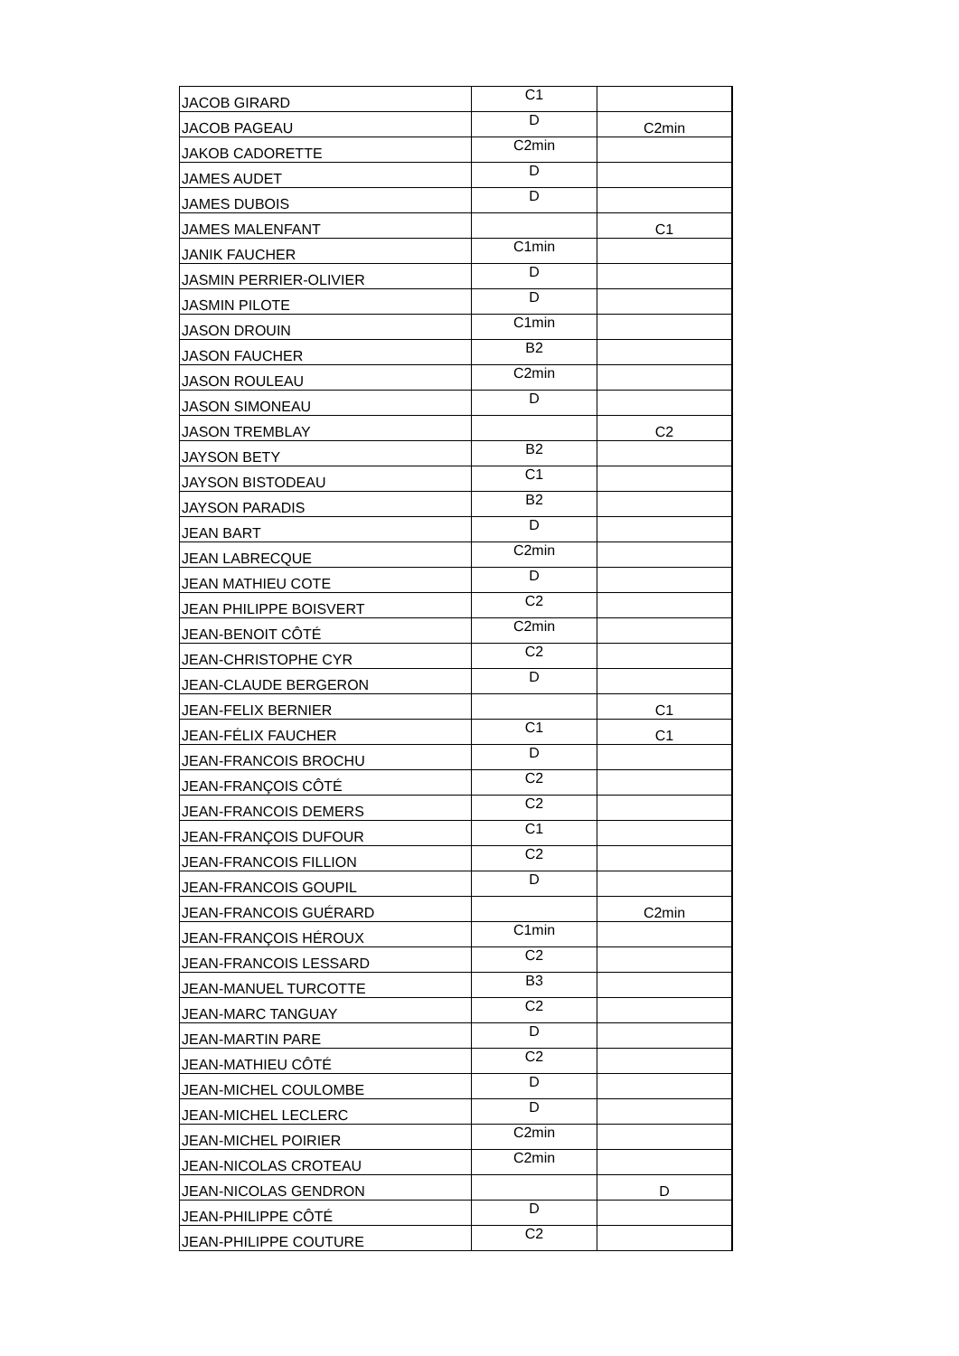| JACOB GIRARD | C1 | |
| JACOB PAGEAU | D | C2min |
| JAKOB CADORETTE | C2min | |
| JAMES AUDET | D | |
| JAMES DUBOIS | D | |
| JAMES MALENFANT | | C1 |
| JANIK FAUCHER | C1min | |
| JASMIN PERRIER-OLIVIER | D | |
| JASMIN PILOTE | D | |
| JASON DROUIN | C1min | |
| JASON FAUCHER | B2 | |
| JASON ROULEAU | C2min | |
| JASON SIMONEAU | D | |
| JASON TREMBLAY | | C2 |
| JAYSON BETY | B2 | |
| JAYSON BISTODEAU | C1 | |
| JAYSON PARADIS | B2 | |
| JEAN BART | D | |
| JEAN LABRECQUE | C2min | |
| JEAN MATHIEU COTE | D | |
| JEAN PHILIPPE BOISVERT | C2 | |
| JEAN-BENOIT CÔTÉ | C2min | |
| JEAN-CHRISTOPHE CYR | C2 | |
| JEAN-CLAUDE BERGERON | D | |
| JEAN-FELIX BERNIER | | C1 |
| JEAN-FÉLIX FAUCHER | C1 | C1 |
| JEAN-FRANCOIS BROCHU | D | |
| JEAN-FRANÇOIS CÔTÉ | C2 | |
| JEAN-FRANCOIS DEMERS | C2 | |
| JEAN-FRANÇOIS DUFOUR | C1 | |
| JEAN-FRANCOIS FILLION | C2 | |
| JEAN-FRANCOIS GOUPIL | D | |
| JEAN-FRANCOIS GUÉRARD | | C2min |
| JEAN-FRANÇOIS HÉROUX | C1min | |
| JEAN-FRANCOIS LESSARD | C2 | |
| JEAN-MANUEL TURCOTTE | B3 | |
| JEAN-MARC TANGUAY | C2 | |
| JEAN-MARTIN PARE | D | |
| JEAN-MATHIEU CÔTÉ | C2 | |
| JEAN-MICHEL COULOMBE | D | |
| JEAN-MICHEL LECLERC | D | |
| JEAN-MICHEL POIRIER | C2min | |
| JEAN-NICOLAS CROTEAU | C2min | |
| JEAN-NICOLAS GENDRON | | D |
| JEAN-PHILIPPE CÔTÉ | D | |
| JEAN-PHILIPPE COUTURE | C2 | |